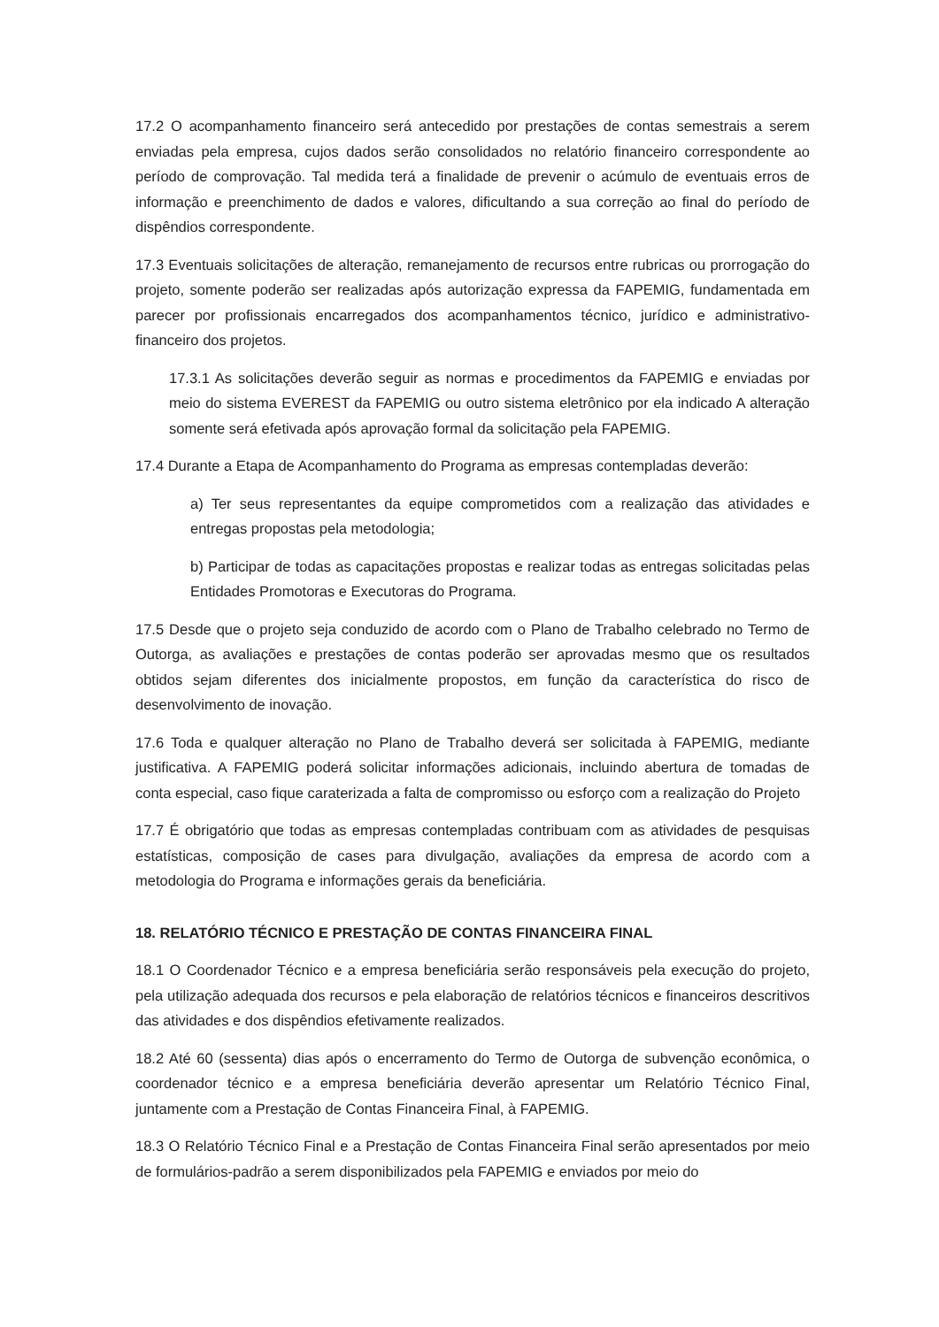17.2 O acompanhamento financeiro será antecedido por prestações de contas semestrais a serem enviadas pela empresa, cujos dados serão consolidados no relatório financeiro correspondente ao período de comprovação. Tal medida terá a finalidade de prevenir o acúmulo de eventuais erros de informação e preenchimento de dados e valores, dificultando a sua correção ao final do período de dispêndios correspondente.
17.3 Eventuais solicitações de alteração, remanejamento de recursos entre rubricas ou prorrogação do projeto, somente poderão ser realizadas após autorização expressa da FAPEMIG, fundamentada em parecer por profissionais encarregados dos acompanhamentos técnico, jurídico e administrativo-financeiro dos projetos.
17.3.1 As solicitações deverão seguir as normas e procedimentos da FAPEMIG e enviadas por meio do sistema EVEREST da FAPEMIG ou outro sistema eletrônico por ela indicado A alteração somente será efetivada após aprovação formal da solicitação pela FAPEMIG.
17.4 Durante a Etapa de Acompanhamento do Programa as empresas contempladas deverão:
a) Ter seus representantes da equipe comprometidos com a realização das atividades e entregas propostas pela metodologia;
b) Participar de todas as capacitações propostas e realizar todas as entregas solicitadas pelas Entidades Promotoras e Executoras do Programa.
17.5 Desde que o projeto seja conduzido de acordo com o Plano de Trabalho celebrado no Termo de Outorga, as avaliações e prestações de contas poderão ser aprovadas mesmo que os resultados obtidos sejam diferentes dos inicialmente propostos, em função da característica do risco de desenvolvimento de inovação.
17.6 Toda e qualquer alteração no Plano de Trabalho deverá ser solicitada à FAPEMIG, mediante justificativa. A FAPEMIG poderá solicitar informações adicionais, incluindo abertura de tomadas de conta especial, caso fique caraterizada a falta de compromisso ou esforço com a realização do Projeto
17.7 É obrigatório que todas as empresas contempladas contribuam com as atividades de pesquisas estatísticas, composição de cases para divulgação, avaliações da empresa de acordo com a metodologia do Programa e informações gerais da beneficiária.
18. RELATÓRIO TÉCNICO E PRESTAÇÃO DE CONTAS FINANCEIRA FINAL
18.1 O Coordenador Técnico e a empresa beneficiária serão responsáveis pela execução do projeto, pela utilização adequada dos recursos e pela elaboração de relatórios técnicos e financeiros descritivos das atividades e dos dispêndios efetivamente realizados.
18.2 Até 60 (sessenta) dias após o encerramento do Termo de Outorga de subvenção econômica, o coordenador técnico e a empresa beneficiária deverão apresentar um Relatório Técnico Final, juntamente com a Prestação de Contas Financeira Final, à FAPEMIG.
18.3 O Relatório Técnico Final e a Prestação de Contas Financeira Final serão apresentados por meio de formulários-padrão a serem disponibilizados pela FAPEMIG e enviados por meio do